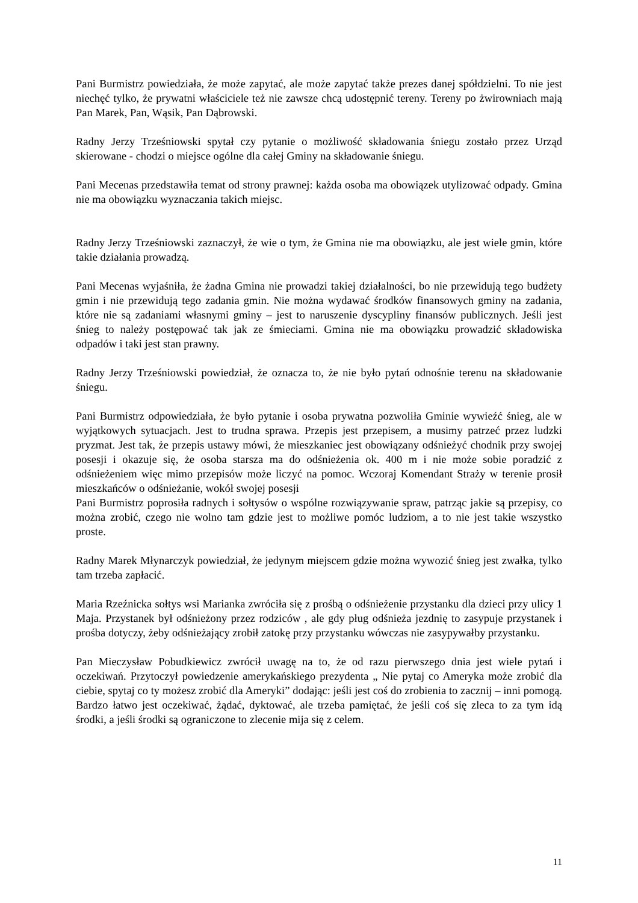Pani Burmistrz powiedziała, że może zapytać, ale może zapytać także prezes danej spółdzielni. To nie jest niechęć tylko, że prywatni właściciele też nie zawsze chcą udostępnić tereny. Tereny po żwirowniach mają Pan Marek, Pan, Wąsik, Pan Dąbrowski.
Radny Jerzy Trześniowski spytał czy pytanie o możliwość składowania śniegu zostało przez Urząd skierowane - chodzi o miejsce ogólne dla całej Gminy na składowanie śniegu.
Pani Mecenas przedstawiła temat od strony prawnej: każda osoba ma obowiązek utylizować odpady. Gmina nie ma obowiązku wyznaczania takich miejsc.
Radny Jerzy Trześniowski zaznaczył, że wie o tym, że Gmina nie ma obowiązku, ale jest wiele gmin, które takie działania prowadzą.
Pani Mecenas wyjaśniła, że żadna Gmina nie prowadzi takiej działalności, bo nie przewidują tego budżety gmin i nie przewidują tego zadania gmin. Nie można wydawać środków finansowych gminy na zadania, które nie są zadaniami własnymi gminy – jest to naruszenie dyscypliny finansów publicznych. Jeśli jest śnieg to należy postępować tak jak ze śmieciami. Gmina nie ma obowiązku prowadzić składowiska odpadów i taki jest stan prawny.
Radny Jerzy Trześniowski powiedział, że oznacza to, że nie było pytań odnośnie terenu na składowanie śniegu.
Pani Burmistrz odpowiedziała, że było pytanie i osoba prywatna pozwoliła Gminie wywieźć śnieg, ale w wyjątkowych sytuacjach. Jest to trudna sprawa. Przepis jest przepisem, a musimy patrzeć przez ludzki pryzmat. Jest tak, że przepis ustawy mówi, że mieszkaniec jest obowiązany odśnieżyć chodnik przy swojej posesji i okazuje się, że osoba starsza ma do odśnieżenia ok. 400 m i nie może sobie poradzić z odśnieżeniem więc mimo przepisów może liczyć na pomoc. Wczoraj Komendant Straży w terenie prosił mieszkańców o odśnieżanie, wokół swojej posesji
Pani Burmistrz poprosiła radnych i sołtysów o wspólne rozwiązywanie spraw, patrząc jakie są przepisy, co można zrobić, czego nie wolno tam gdzie jest to możliwe pomóc ludziom, a to nie jest takie wszystko proste.
Radny Marek Młynarczyk powiedział, że jedynym miejscem gdzie można wywozić śnieg jest zwałka, tylko tam trzeba zapłacić.
Maria Rzeźnicka sołtys wsi Marianka zwróciła się z prośbą o odśnieżenie przystanku dla dzieci przy ulicy 1 Maja. Przystanek był odśnieżony przez rodziców , ale gdy pług odśnieża jezdnię to zasypuje przystanek i prośba dotyczy, żeby odśnieżający zrobił zatokę przy przystanku wówczas nie zasypywałby przystanku.
Pan Mieczysław Pobudkiewicz zwrócił uwagę na to, że od razu pierwszego dnia jest wiele pytań i oczekiwań. Przytoczył powiedzenie amerykańskiego prezydenta „ Nie pytaj co Ameryka może zrobić dla ciebie, spytaj co ty możesz zrobić dla Ameryki” dodając: jeśli jest coś do zrobienia to zacznij – inni pomogą. Bardzo łatwo jest oczekiwać, żądać, dyktować, ale trzeba pamiętać, że jeśli coś się zleca to za tym idą środki, a jeśli środki są ograniczone to zlecenie mija się z celem.
11